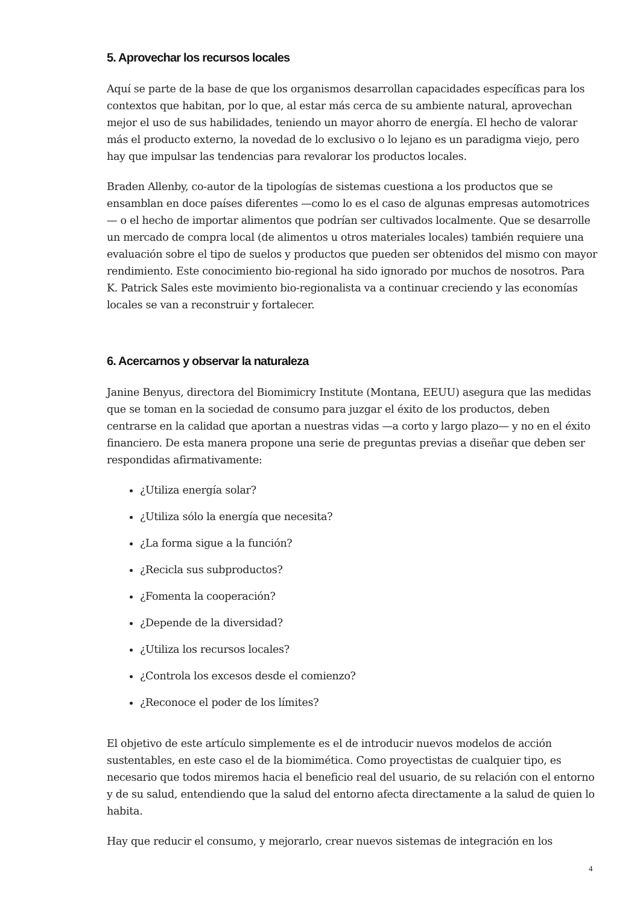5. Aprovechar los recursos locales
Aquí se parte de la base de que los organismos desarrollan capacidades específicas para los contextos que habitan, por lo que, al estar más cerca de su ambiente natural, aprovechan mejor el uso de sus habilidades, teniendo un mayor ahorro de energía. El hecho de valorar más el producto externo, la novedad de lo exclusivo o lo lejano es un paradigma viejo, pero hay que impulsar las tendencias para revalorar los productos locales.
Braden Allenby, co-autor de la tipologías de sistemas cuestiona a los productos que se ensamblan en doce países diferentes —como lo es el caso de algunas empresas automotrices— o el hecho de importar alimentos que podrían ser cultivados localmente. Que se desarrolle un mercado de compra local (de alimentos u otros materiales locales) también requiere una evaluación sobre el tipo de suelos y productos que pueden ser obtenidos del mismo con mayor rendimiento. Este conocimiento bio-regional ha sido ignorado por muchos de nosotros. Para K. Patrick Sales este movimiento bio-regionalista va a continuar creciendo y las economías locales se van a reconstruir y fortalecer.
6. Acercarnos y observar la naturaleza
Janine Benyus, directora del Biomimicry Institute (Montana, EEUU) asegura que las medidas que se toman en la sociedad de consumo para juzgar el éxito de los productos, deben centrarse en la calidad que aportan a nuestras vidas —a corto y largo plazo— y no en el éxito financiero. De esta manera propone una serie de preguntas previas a diseñar que deben ser respondidas afirmativamente:
¿Utiliza energía solar?
¿Utiliza sólo la energía que necesita?
¿La forma sigue a la función?
¿Recicla sus subproductos?
¿Fomenta la cooperación?
¿Depende de la diversidad?
¿Utiliza los recursos locales?
¿Controla los excesos desde el comienzo?
¿Reconoce el poder de los límites?
El objetivo de este artículo simplemente es el de introducir nuevos modelos de acción sustentables, en este caso el de la biomimética. Como proyectistas de cualquier tipo, es necesario que todos miremos hacia el beneficio real del usuario, de su relación con el entorno y de su salud, entendiendo que la salud del entorno afecta directamente a la salud de quien lo habita.
Hay que reducir el consumo, y mejorarlo, crear nuevos sistemas de integración en los
4